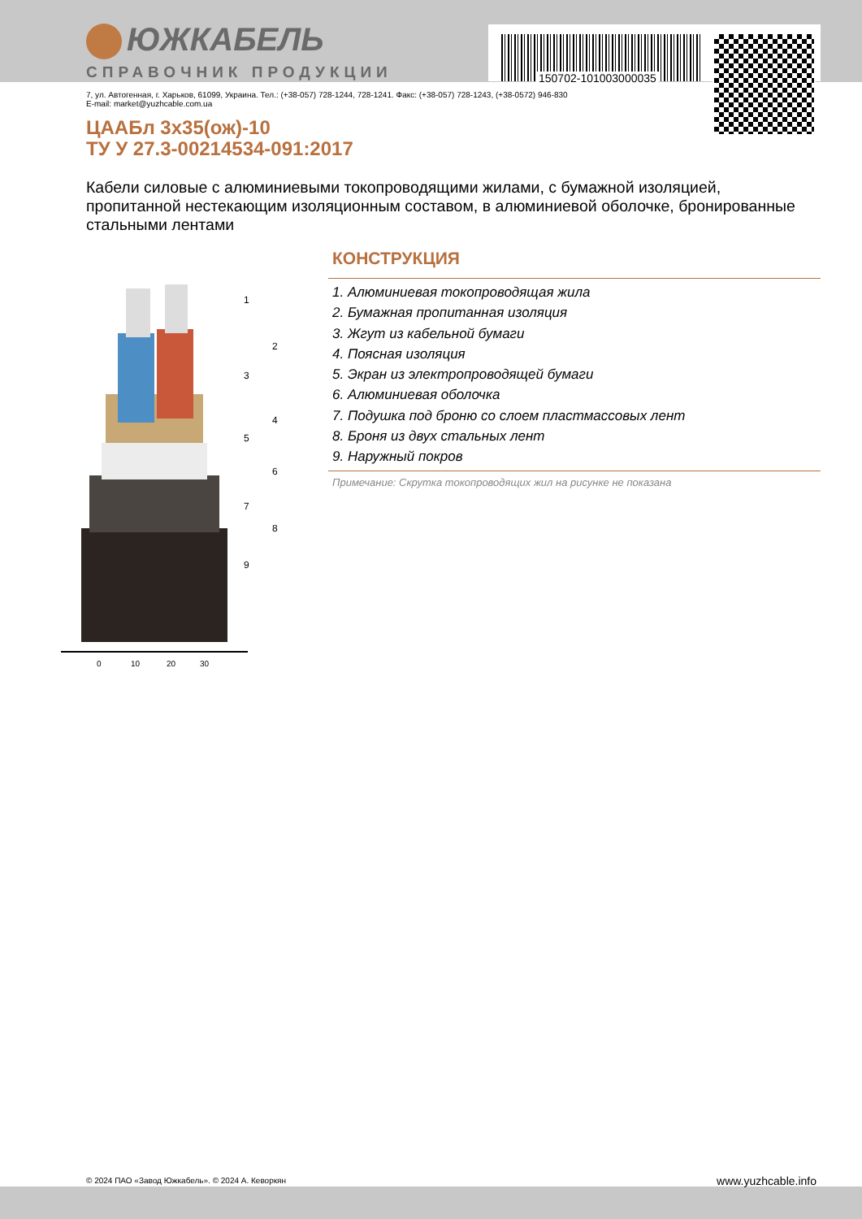ЮЖКАБЕЛЬ
СПРАВОЧНИК ПРОДУКЦИИ 150702-101003000035
7, ул. Автогенная, г. Харьков, 61099, Украина. Тел.: (+38-057) 728-1244, 728-1241. Факс: (+38-057) 728-1243, (+38-0572) 946-830
E-mail: market@yuzhcable.com.ua
ЦААБл 3х35(ож)-10
ТУ У 27.3-00214534-091:2017
Кабели силовые с алюминиевыми токопроводящими жилами, с бумажной изоляцией, пропитанной нестекающим изоляционным составом, в алюминиевой оболочке, бронированные стальными лентами
0
10
20
30
1
2
3
4
5
6
7
8
9
КОНСТРУКЦИЯ
1. Алюминиевая токопроводящая жила
2. Бумажная пропитанная изоляция
3. Жгут из кабельной бумаги
4. Поясная изоляция
5. Экран из электропроводящей бумаги
6. Алюминиевая оболочка
7. Подушка под броню со слоем пластмассовых лент
8. Броня из двух стальных лент
9. Наружный покров
Примечание: Скрутка токопроводящих жил на рисунке не показана
© 2024 ПАО «Завод Южкабель». © 2024 А. Кеворкян
www.yuzhcable.info